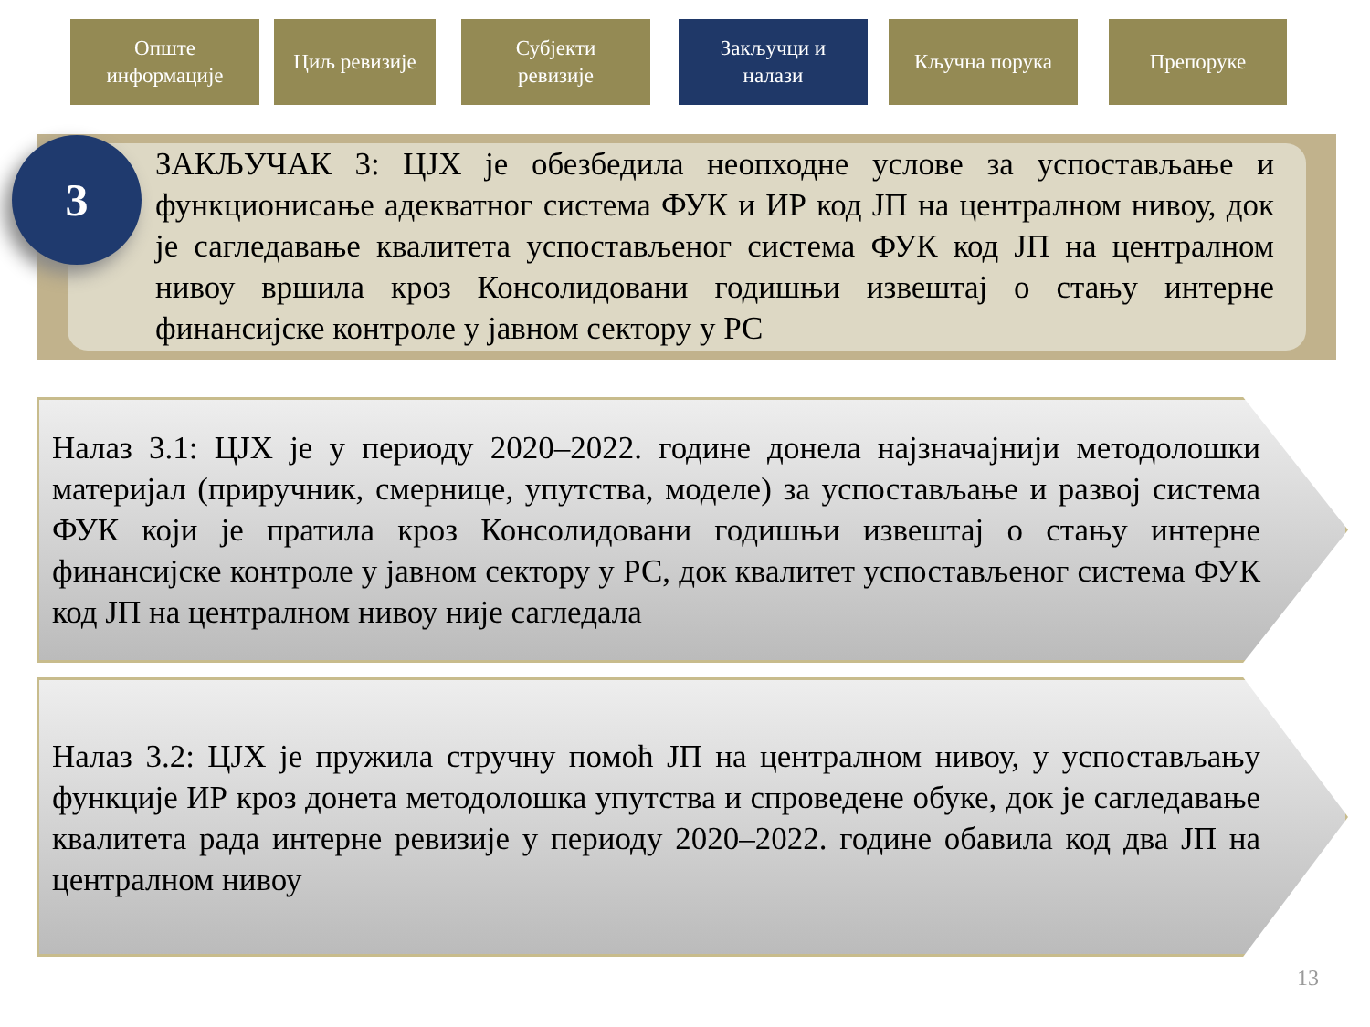Опште
информације
Циљ ревизије Субјекти
ревизије
Закључци и
налази
Кључна порука Препоруке
3
ЗАКЉУЧАК 3: ЦЈХ је обезбедила неопходне услове за успостављање и функционисање адекватног система ФУК и ИР код ЈП на централном нивоу, док је сагледавање квалитета успостављеног система ФУК код ЈП на централном нивоу вршила кроз Консолидовани годишњи извештај о стању интерне финансијске контроле у јавном сектору у РС
Налаз 3.1: ЦЈХ је у периоду 2020–2022. године донела најзначајнији методолошки материјал (приручник, смернице, упутства, моделе) за успостављање и развој система ФУК који је пратила кроз Консолидовани годишњи извештај о стању интерне финансијске контроле у јавном сектору у РС, док квалитет успостављеног система ФУК код ЈП на централном нивоу није сагледала
Налаз 3.2: ЦЈХ је пружила стручну помоћ ЈП на централном нивоу, у успостављању функције ИР кроз донета методолошка упутства и спроведене обуке, док је сагледавање квалитета рада интерне ревизије у периоду 2020–2022. године обавила код два ЈП на централном нивоу
13